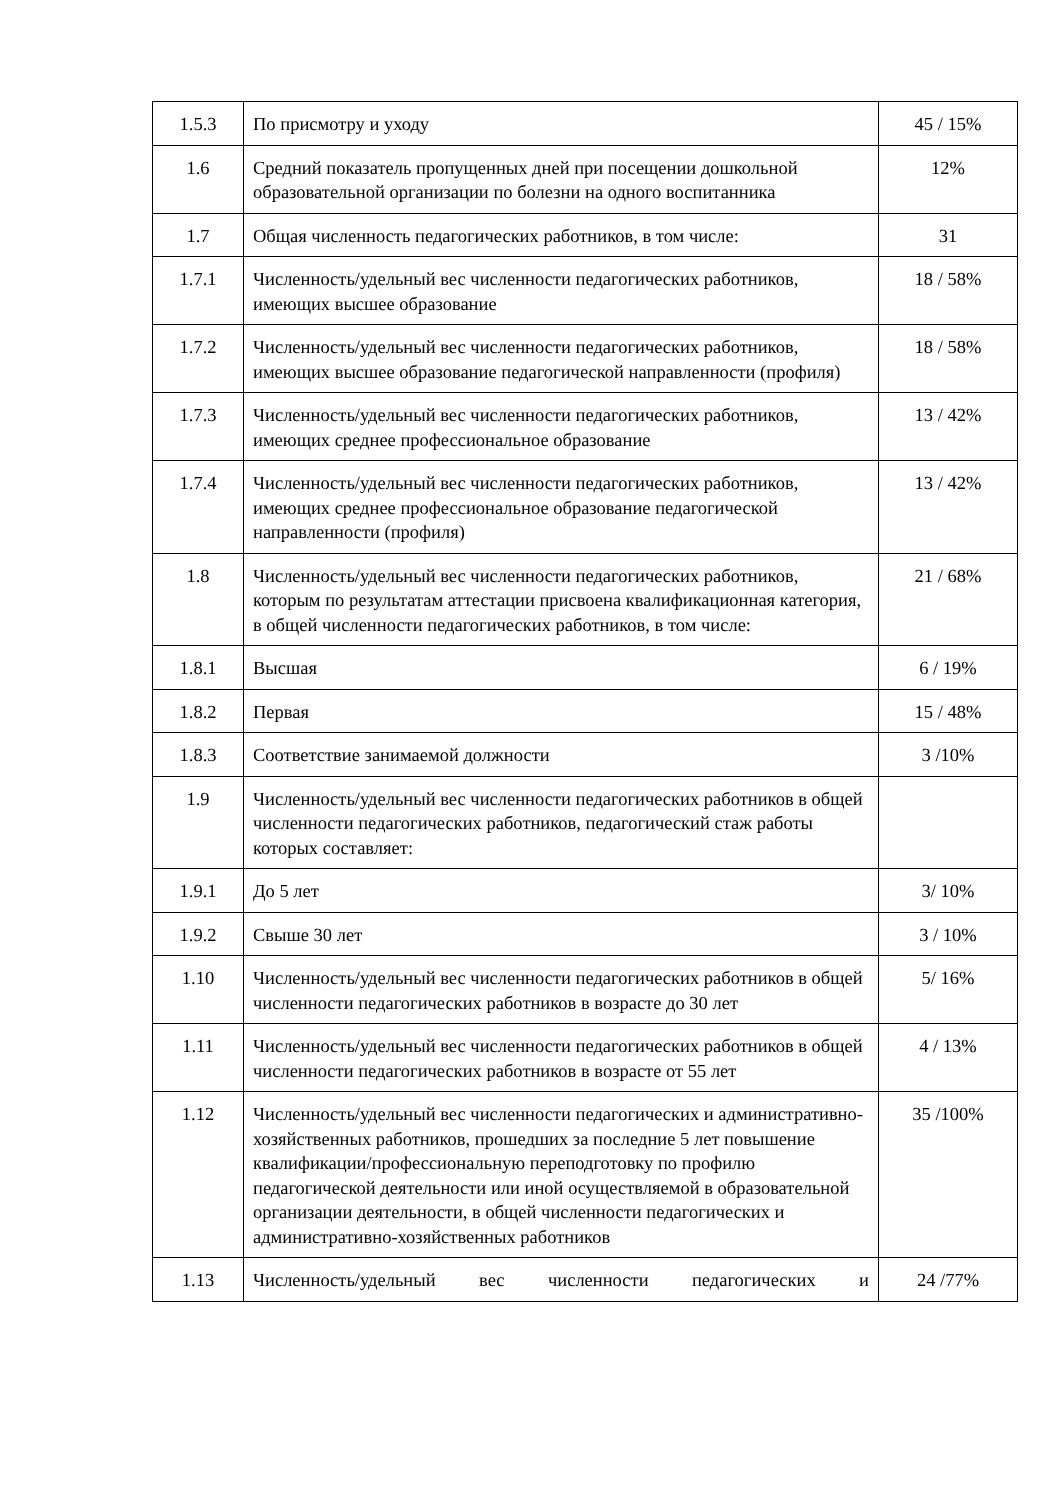| 1.5.3 | По присмотру и уходу | 45 / 15% |
| 1.6 | Средний показатель пропущенных дней при посещении дошкольной образовательной организации по болезни на одного воспитанника | 12% |
| 1.7 | Общая численность педагогических работников, в том числе: | 31 |
| 1.7.1 | Численность/удельный вес численности педагогических работников, имеющих высшее образование | 18 / 58% |
| 1.7.2 | Численность/удельный вес численности педагогических работников, имеющих высшее образование педагогической направленности (профиля) | 18 / 58% |
| 1.7.3 | Численность/удельный вес численности педагогических работников, имеющих среднее профессиональное образование | 13 / 42% |
| 1.7.4 | Численность/удельный вес численности педагогических работников, имеющих среднее профессиональное образование педагогической направленности (профиля) | 13 / 42% |
| 1.8 | Численность/удельный вес численности педагогических работников, которым по результатам аттестации присвоена квалификационная категория, в общей численности педагогических работников, в том числе: | 21 / 68% |
| 1.8.1 | Высшая | 6 / 19% |
| 1.8.2 | Первая | 15 / 48% |
| 1.8.3 | Соответствие занимаемой должности | 3 /10% |
| 1.9 | Численность/удельный вес численности педагогических работников в общей численности педагогических работников, педагогический стаж работы которых составляет: | |
| 1.9.1 | До 5 лет | 3/ 10% |
| 1.9.2 | Свыше 30 лет | 3 / 10% |
| 1.10 | Численность/удельный вес численности педагогических работников в общей численности педагогических работников в возрасте до 30 лет | 5/ 16% |
| 1.11 | Численность/удельный вес численности педагогических работников в общей численности педагогических работников в возрасте от 55 лет | 4 / 13% |
| 1.12 | Численность/удельный вес численности педагогических и административно-хозяйственных работников, прошедших за последние 5 лет повышение квалификации/профессиональную переподготовку по профилю педагогической деятельности или иной осуществляемой в образовательной организации деятельности, в общей численности педагогических и административно-хозяйственных работников | 35 /100% |
| 1.13 | Численность/удельный вес численности педагогических и | 24 /77% |